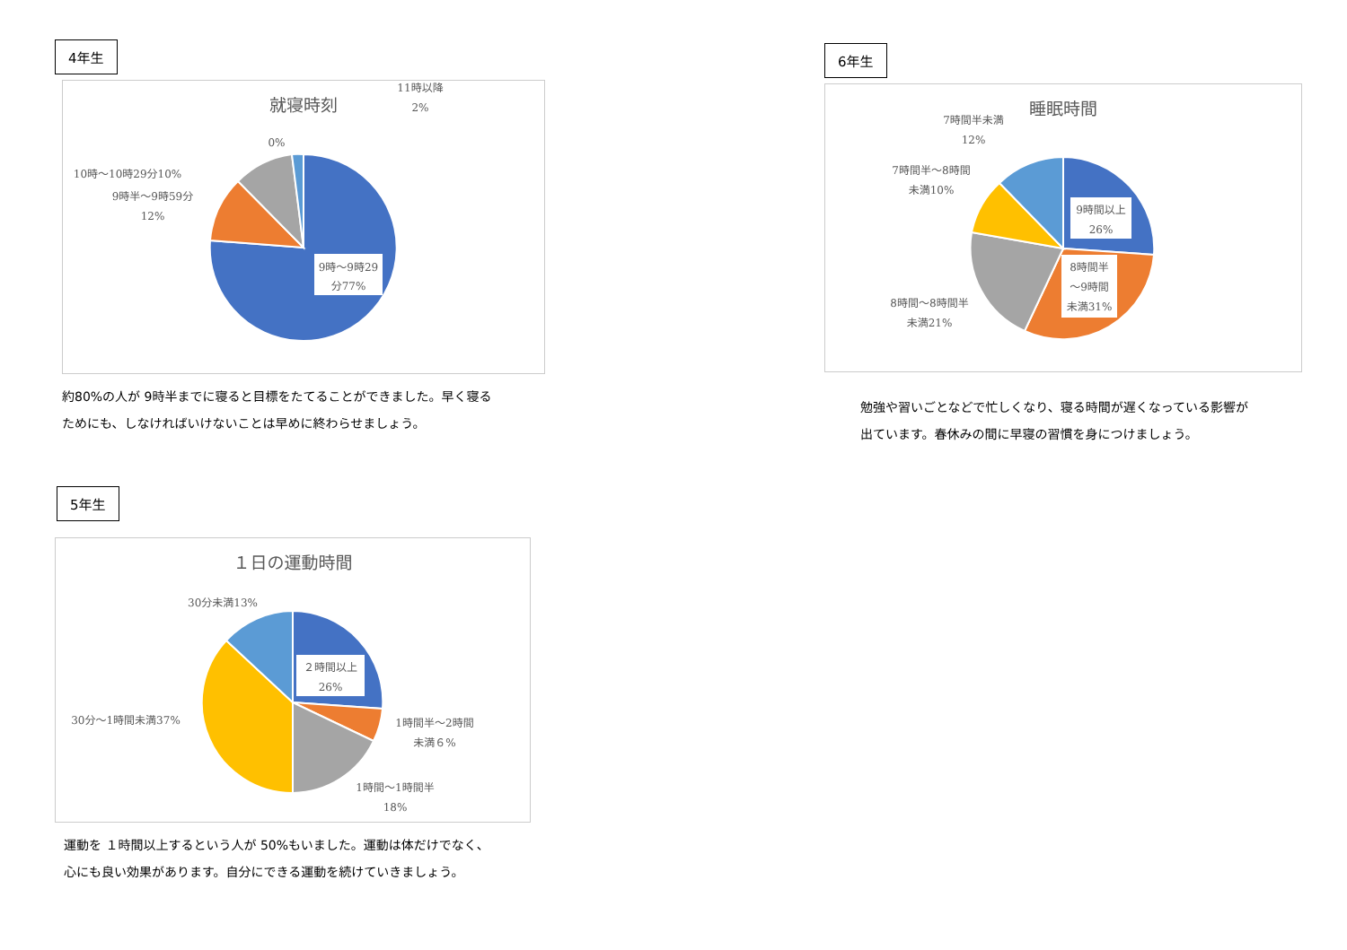4年生
就寝時刻
9時～9時29
分77%
11時以降
2%
0%
10時～10時29分10%
9時半～9時59分
12%
約80%の人が 9時半までに寝ると目標をたてることができました。早く寝る
ためにも、しなければいけないことは早めに終わらせましょう。
6年生
睡眠時間
9時間以上
26%
8時間半
～9時間
未満31%
7時間半未満
12%
7時間半～8時間
未満10%
8時間～8時間半
未満21%
勉強や習いごとなどで忙しくなり、寝る時間が遅くなっている影響が
出ています。春休みの間に早寝の習慣を身につけましょう。
5年生
１日の運動時間
２時間以上
26%
30分未満13%
30分～1時間未満37%
1時間半～2時間
未満６%
1時間～1時間半
18%
運動を １時間以上するという人が 50%もいました。運動は体だけでなく、
心にも良い効果があります。自分にできる運動を続けていきましょう。